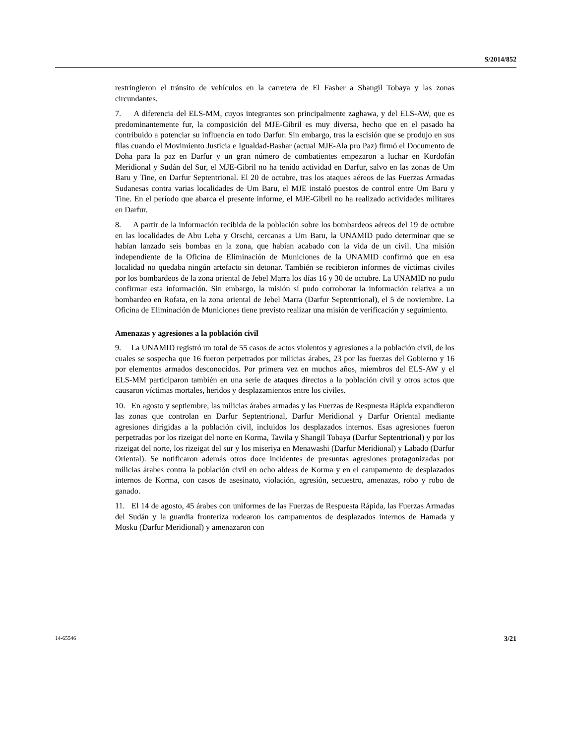S/2014/852
restringieron el tránsito de vehículos en la carretera de El Fasher a Shangil Tobaya y las zonas circundantes.
7. A diferencia del ELS-MM, cuyos integrantes son principalmente zaghawa, y del ELS-AW, que es predominantemente fur, la composición del MJE-Gibril es muy diversa, hecho que en el pasado ha contribuido a potenciar su influencia en todo Darfur. Sin embargo, tras la escisión que se produjo en sus filas cuando el Movimiento Justicia e Igualdad-Bashar (actual MJE-Ala pro Paz) firmó el Documento de Doha para la paz en Darfur y un gran número de combatientes empezaron a luchar en Kordofán Meridional y Sudán del Sur, el MJE-Gibril no ha tenido actividad en Darfur, salvo en las zonas de Um Baru y Tine, en Darfur Septentrional. El 20 de octubre, tras los ataques aéreos de las Fuerzas Armadas Sudanesas contra varias localidades de Um Baru, el MJE instaló puestos de control entre Um Baru y Tine. En el período que abarca el presente informe, el MJE-Gibril no ha realizado actividades militares en Darfur.
8. A partir de la información recibida de la población sobre los bombardeos aéreos del 19 de octubre en las localidades de Abu Leha y Orschi, cercanas a Um Baru, la UNAMID pudo determinar que se habían lanzado seis bombas en la zona, que habían acabado con la vida de un civil. Una misión independiente de la Oficina de Eliminación de Municiones de la UNAMID confirmó que en esa localidad no quedaba ningún artefacto sin detonar. También se recibieron informes de víctimas civiles por los bombardeos de la zona oriental de Jebel Marra los días 16 y 30 de octubre. La UNAMID no pudo confirmar esta información. Sin embargo, la misión sí pudo corroborar la información relativa a un bombardeo en Rofata, en la zona oriental de Jebel Marra (Darfur Septentrional), el 5 de noviembre. La Oficina de Eliminación de Municiones tiene previsto realizar una misión de verificación y seguimiento.
Amenazas y agresiones a la población civil
9. La UNAMID registró un total de 55 casos de actos violentos y agresiones a la población civil, de los cuales se sospecha que 16 fueron perpetrados por milicias árabes, 23 por las fuerzas del Gobierno y 16 por elementos armados desconocidos. Por primera vez en muchos años, miembros del ELS-AW y el ELS-MM participaron también en una serie de ataques directos a la población civil y otros actos que causaron víctimas mortales, heridos y desplazamientos entre los civiles.
10. En agosto y septiembre, las milicias árabes armadas y las Fuerzas de Respuesta Rápida expandieron las zonas que controlan en Darfur Septentrional, Darfur Meridional y Darfur Oriental mediante agresiones dirigidas a la población civil, incluidos los desplazados internos. Esas agresiones fueron perpetradas por los rizeigat del norte en Korma, Tawila y Shangil Tobaya (Darfur Septentrional) y por los rizeigat del norte, los rizeigat del sur y los miseriya en Menawashi (Darfur Meridional) y Labado (Darfur Oriental). Se notificaron además otros doce incidentes de presuntas agresiones protagonizadas por milicias árabes contra la población civil en ocho aldeas de Korma y en el campamento de desplazados internos de Korma, con casos de asesinato, violación, agresión, secuestro, amenazas, robo y robo de ganado.
11. El 14 de agosto, 45 árabes con uniformes de las Fuerzas de Respuesta Rápida, las Fuerzas Armadas del Sudán y la guardia fronteriza rodearon los campamentos de desplazados internos de Hamada y Mosku (Darfur Meridional) y amenazaron con
14-65546 3/21